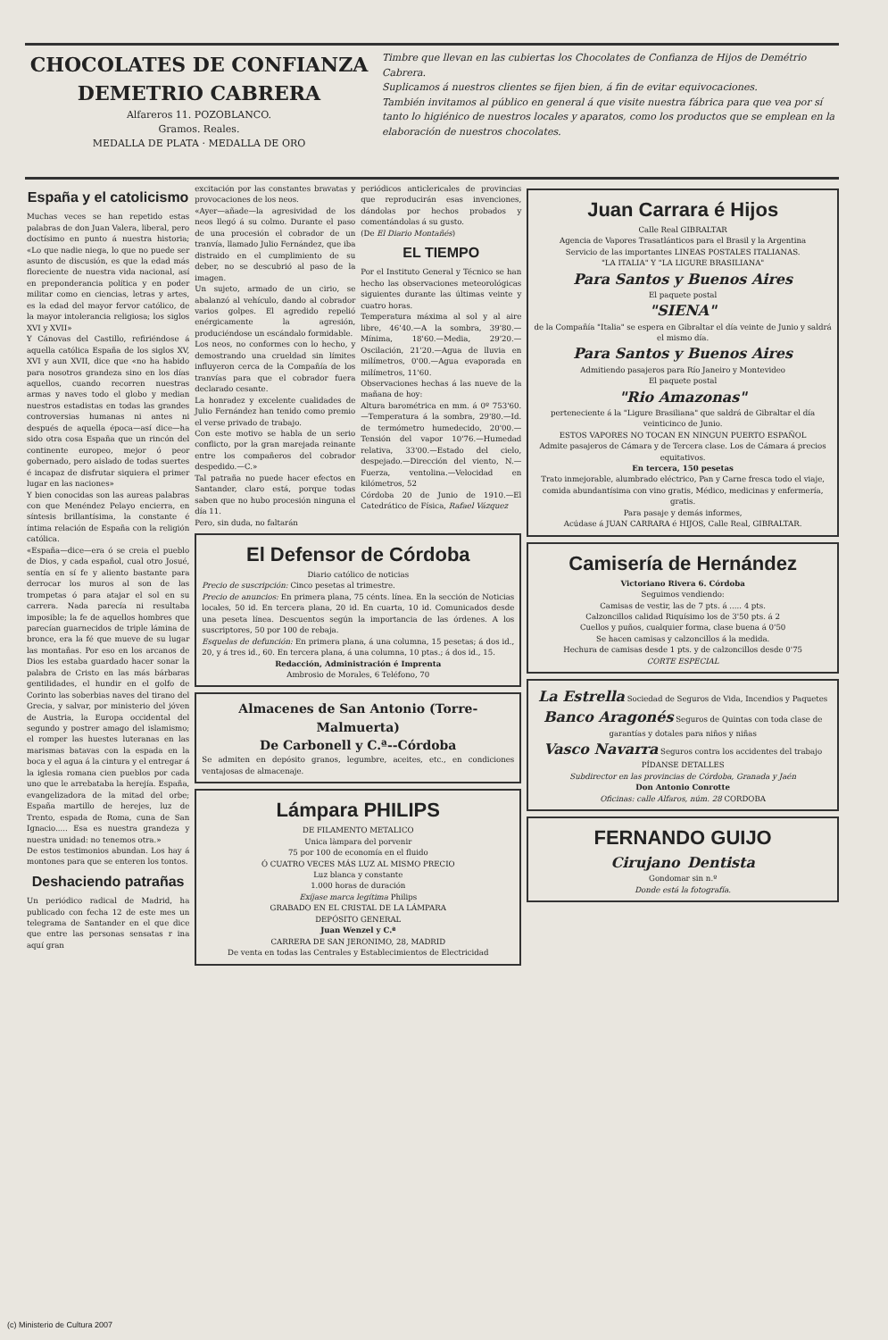CHOCOLATES DE CONFIANZA DEMETRIO CABRERA
Alfareros 11. POZOBLANCO.
Gramos. Reales.
MEDALLA DE PLATA · MEDALLA DE ORO
Timbre que llevan en las cubiertas los Chocolates de Confianza de Hijos de Demétrio Cabrera.
Suplicamos á nuestros clientes se fijen bien, á fin de evitar equivocaciones.
También invitamos al público en general á que visite nuestra fábrica para que vea por sí tanto lo higiénico de nuestros locales y aparatos, como los productos que se emplean en la elaboración de nuestros chocolates.
España y el catolicismo
Muchas veces se han repetido estas palabras de don Juan Valera, liberal, pero doctísimo en punto á nuestra historia; «Lo que nadie niega, lo que no puede ser asunto de discusión, es que la edad más floreciente de nuestra vida nacional, así en preponderancia política y en poder militar como en ciencias, letras y artes, es la edad del mayor fervor católico, de la mayor intolerancia religiosa; los siglos XVI y XVII»
Y Cánovas del Castillo, refiriéndose á aquella católica España de los siglos XV, XVI y aun XVII, dice que «no ha habido para nosotros grandeza sino en los días aquellos, cuando recorren nuestras armas y naves todo el globo y median nuestros estadistas en todas las grandes controversias humanas ni antes ni después de aquella época—así dice—ha sido otra cosa España que un rincón del continente europeo, mejor ó peor gobernado, pero aislado de todas suertes é incapaz de disfrutar siquiera el primer lugar en las naciones»
Y bien conocidas son las aureas palabras con que Menéndez Pelayo encierra, en síntesis brillantísima, la constante é íntima relación de España con la religión católica.
«España—dice—era ó se creia el pueblo de Dios, y cada español, cual otro Josué, sentía en sí fe y aliento bastante para derrocar los muros al son de las trompetas ó para atajar el sol en su carrera. Nada parecía ni resultaba imposible; la fe de aquellos hombres que parecían guarnecidos de triple lámina de bronce, era la fé que mueve de su lugar las montañas. Por eso en los arcanos de Dios les estaba guardado hacer sonar la palabra de Cristo en las más bárbaras gentilidades, el hundir en el golfo de Corinto las soberbias naves del tirano del Grecia, y salvar, por ministerio del jóven de Austria, la Europa occidental del segundo y postrer amago del islamismo; el romper las huestes luteranas en las marismas batavas con la espada en la boca y el agua á la cintura y el entregar á la iglesia romana cien pueblos por cada uno que le arrebataba la herejía. España, evangelizadora de la mitad del orbe; España martillo de herejes, luz de Trento, espada de Roma, cuna de San Ignacio..... Esa es nuestra grandeza y nuestra unidad: no tenemos otra.»
De estos testimonios abundan. Los hay á montones para que se enteren los tontos.
Deshaciendo patrañas
Un periódico radical de Madrid, ha publicado con fecha 12 de este mes un telegrama de Santander en el que dice que entre las personas sensatas r ina aquí gran
excitación por las constantes bravatas y provocaciones de los neos.
«Ayer—añade—la agresividad de los neos llegó á su colmo. Durante el paso de una procesión el cobrador de un tranvía, llamado Julio Fernández, que iba distraido en el cumplimiento de su deber, no se descubrió al paso de la imagen.
Un sujeto, armado de un cirio, se abalanzó al vehículo, dando al cobrador varios golpes. El agredido repelió enérgicamente la agresión, produciéndose un escándalo formidable.
Los neos, no conformes con lo hecho, y demostrando una crueldad sin límites influyeron cerca de la Compañía de los tranvías para que el cobrador fuera declarado cesante.
La honradez y excelente cualidades de Julio Fernández han tenido como premio el verse privado de trabajo.
Con este motivo se habla de un serio conflicto, por la gran marejada reinante entre los compañeros del cobrador despedido.—C.»
Tal patraña no puede hacer efectos en Santander, claro está, porque todas saben que no hubo procesión ninguna el día 11.
Pero, sin duda, no faltarán
periódicos anticlericales de provincias que reproducirán esas invenciones, dándolas por hechos probados y comentándolas á su gusto.
(De El Diario Montañés)
EL TIEMPO
Por el Instituto General y Técnico se han hecho las observaciones meteorológicas siguientes durante las últimas veinte y cuatro horas.
Temperatura máxima al sol y al aire libre, 46'40.—A la sombra, 39'80.—Mínima, 18'60.—Media, 29'20.—Oscilación, 21'20.—Agua de lluvia en milímetros, 0'00.—Agua evaporada en milímetros, 11'60.
Observaciones hechas á las nueve de la mañana de hoy:
Altura barométrica en mm. á 0º 753'60.—Temperatura á la sombra, 29'80.—Id. de termómetro humedecido, 20'00.—Tensión del vapor 10'76.—Humedad relativa, 33'00.—Estado del cielo, despejado.—Dirección del viento, N.—Fuerza, ventolina.—Velocidad en kilómetros, 52
Córdoba 20 de Junio de 1910.—El Catedrático de Física, Rafael Vázquez
El Defensor de Córdoba
Diario católico de noticias
Precio de suscripción: Cinco pesetas al trimestre.
Precio de anuncios: En primera plana, 75 cénts. línea. En la sección de Noticias locales, 50 id. En tercera plana, 20 id. En cuarta, 10 id. Comunicados desde una peseta línea. Descuentos según la importancia de las órdenes. A los suscriptores, 50 por 100 de rebaja.
Esquelas de defunción: En primera plana, á una columna, 15 pesetas; á dos id., 20, y á tres id., 60. En tercera plana, á una columna, 10 ptas.; á dos id., 15.
Redacción, Administración é Imprenta
Ambrosio de Morales, 6 Teléfono, 70
Almacenes de San Antonio (Torre-Malmuerta)
De Carbonell y C.ª--Córdoba
Se admiten en depósito granos, legumbre, aceites, etc., en condiciones ventajosas de almacenaje.
Lámpara PHILIPS
DE FILAMENTO METALICO
Unica làmpara del porvenir
75 por 100 de economía en el fluido
Ó CUATRO VECES MÁS LUZ AL MISMO PRECIO
Luz blanca y constante
1.000 horas de duración
Exíjase marca legítima Philips
GRABADO EN EL CRISTAL DE LA LÁMPARA
DEPÓSITO GENERAL
Juan Wenzel y C.ª
CARRERA DE SAN JERONIMO, 28, MADRID
De venta en todas las Centrales y Establecimientos de Electricidad
Juan Carrara é Hijos
Calle Real GIBRALTAR
Agencia de Vapores Trasatlánticos para el Brasil y la Argentina
Servicio de las importantes LINEAS POSTALES ITALIANAS.
"LA ITALIA" Y "LA LIGURE BRASILIANA"
Para Santos y Buenos Aires
El paquete postal
"SIENA"
de la Compañía "Italia" se espera en Gibraltar el día veinte de Junio y saldrá el mismo día.
Para Santos y Buenos Aires
Admitiendo pasajeros para Río Janeiro y Montevideo
El paquete postal
"Rio Amazonas"
perteneciente á la "Ligure Brasiliana" que saldrá de Gibraltar el día veinticinco de Junio.
ESTOS VAPORES NO TOCAN EN NINGUN PUERTO ESPAÑOL
Admite pasajeros de Cámara y de Tercera clase. Los de Cámara á precios equitativos.
En tercera, 150 pesetas
Trato inmejorable, alumbrado eléctrico, Pan y Carne fresca todo el viaje, comida abundantísima con vino gratis, Médico, medicinas y enfermería, gratis.
Para pasaje y demás informes,
Acúdase á JUAN CARRARA é HIJOS, Calle Real, GIBRALTAR.
Camisería de Hernández
Victoriano Rivera 6. Córdoba
Seguimos vendiendo:
Camisas de vestir, las de 7 pts. á ..... 4 pts.
Calzoncillos calidad Riquísimo los de 3'50 pts. á 2
Cuellos y puños, cualquier forma, clase buena á 0'50
Se hacen camisas y calzoncillos á la medida.
Hechura de camisas desde 1 pts. y de calzoncillos desde 0'75
CORTE ESPECIAL
La Estrella Sociedad de Seguros de Vida, Incendios y Paquetes
Banco Aragonés Seguros de Quintas con toda clase de garantías y dotales para niños y niñas
Vasco Navarra Seguros contra los accidentes del trabajo
PÍDANSE DETALLES
Subdirector en las provincias de Córdoba, Granada y Jaén
Don Antonio Conrotte
Oficinas: calle Alfaros, núm. 28 CORDOBA
FERNANDO GUIJO
Cirujano Dentista
Gondomar sin n.º
Donde está la fotografía.
(c) Ministerio de Cultura 2007